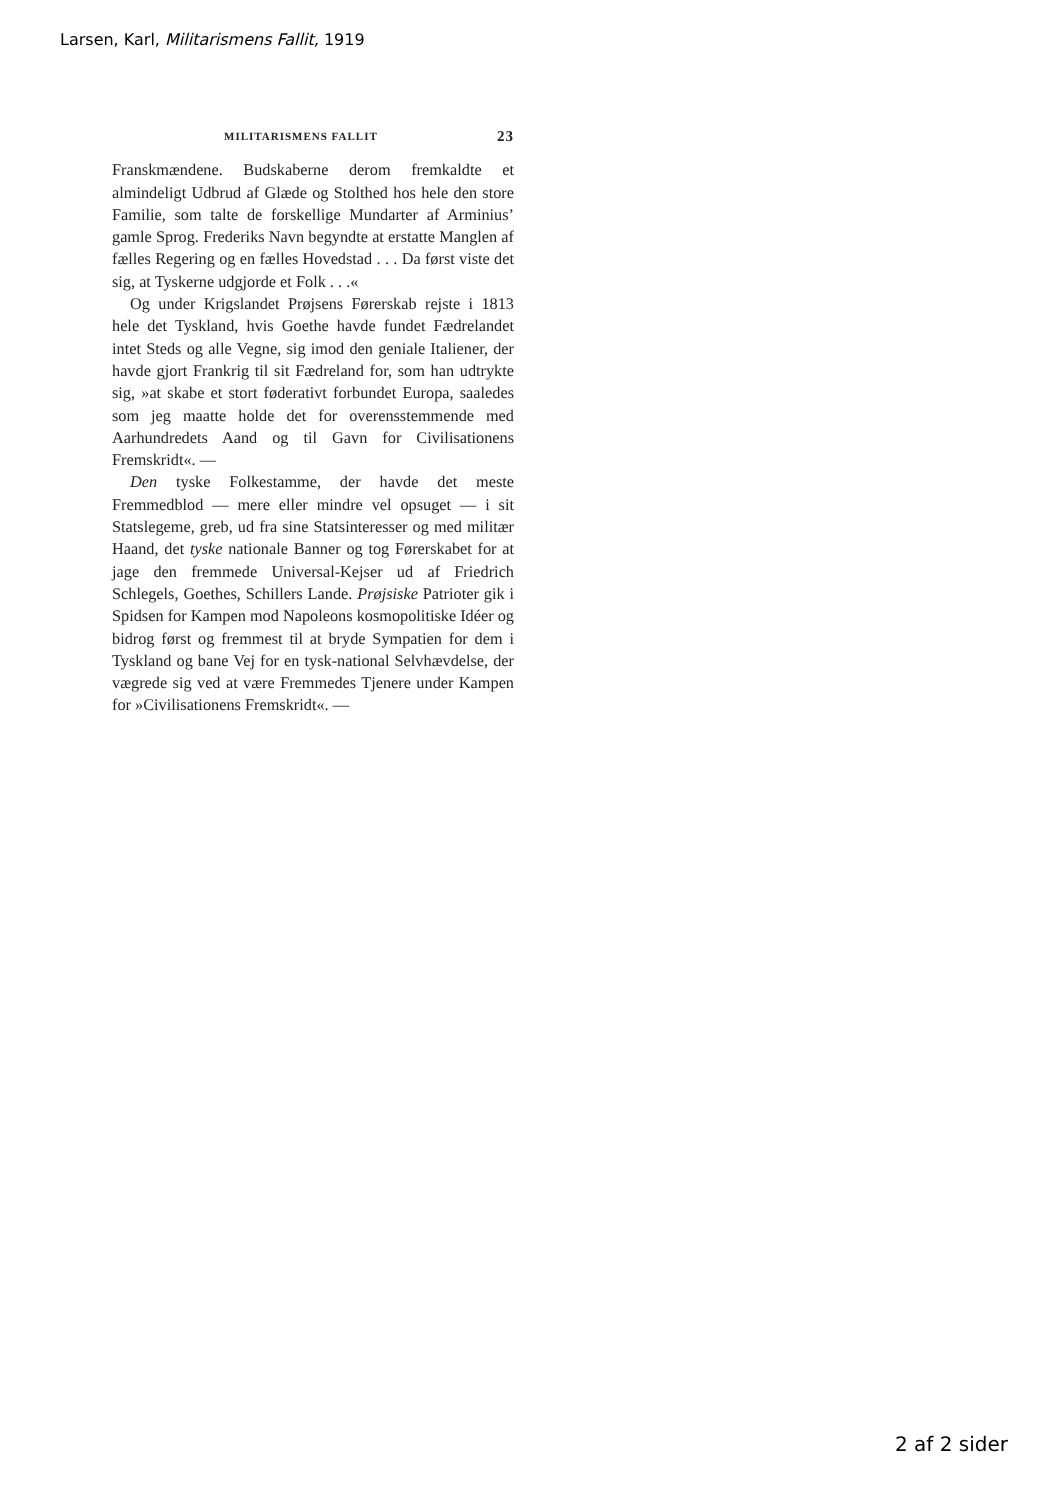Larsen, Karl, Militarismens Fallit, 1919
MILITARISMENS FALLIT 23
Franskmændene. Budskaberne derom fremkaldte et almindeligt Udbrud af Glæde og Stolthed hos hele den store Familie, som talte de forskellige Mundarter af Arminius’ gamle Sprog. Frederiks Navn begyndte at erstatte Manglen af fælles Regering og en fælles Hovedstad . . . Da først viste det sig, at Tyskerne udgjorde et Folk . . .«
Og under Krigslandet Prøjsens Førerskab rejste i 1813 hele det Tyskland, hvis Goethe havde fundet Fædrelandet intet Steds og alle Vegne, sig imod den geniale Italiener, der havde gjort Frankrig til sit Fædreland for, som han udtrykte sig, »at skabe et stort føderativt forbundet Europa, saaledes som jeg maatte holde det for overensstemmende med Aarhundredets Aand og til Gavn for Civilisationens Fremskridt«. —
Den tyske Folkestamme, der havde det meste Fremmedblod — mere eller mindre vel opsuget — i sit Statslegeme, greb, ud fra sine Statsinteresser og med militær Haand, det tyske nationale Banner og tog Førerskabet for at jage den fremmede Universal-Kejser ud af Friedrich Schlegels, Goethes, Schillers Lande. Prøjsiske Patrioter gik i Spidsen for Kampen mod Napoleons kosmopolitiske Idéer og bidrog først og fremmest til at bryde Sympatien for dem i Tyskland og bane Vej for en tysk-national Selvhævdelse, der vægrede sig ved at være Fremmedes Tjenere under Kampen for »Civilisationens Fremskridt«. —
2 af 2 sider